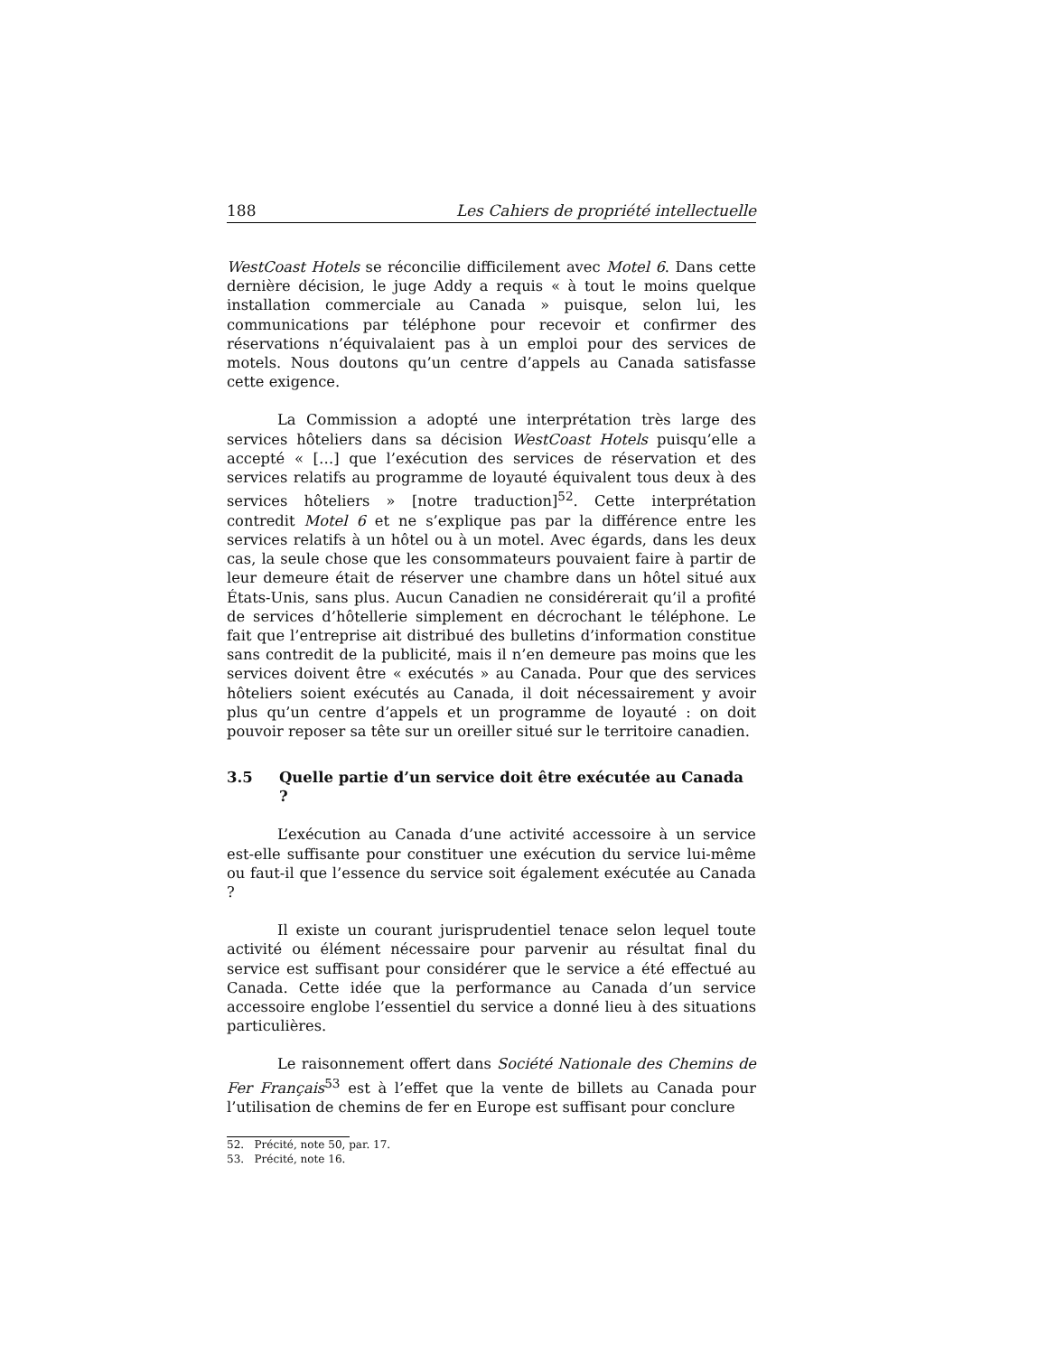188 Les Cahiers de propriété intellectuelle
WestCoast Hotels se réconcilie difficilement avec Motel 6. Dans cette dernière décision, le juge Addy a requis « à tout le moins quelque installation commerciale au Canada » puisque, selon lui, les communications par téléphone pour recevoir et confirmer des réservations n’équivalaient pas à un emploi pour des services de motels. Nous doutons qu’un centre d’appels au Canada satisfasse cette exigence.
La Commission a adopté une interprétation très large des services hôteliers dans sa décision WestCoast Hotels puisqu’elle a accepté « […] que l’exécution des services de réservation et des services relatifs au programme de loyauté équivalent tous deux à des services hôteliers » [notre traduction]<sup>52</sup>. Cette interprétation contredit Motel 6 et ne s’explique pas par la différence entre les services relatifs à un hôtel ou à un motel. Avec égards, dans les deux cas, la seule chose que les consommateurs pouvaient faire à partir de leur demeure était de réserver une chambre dans un hôtel situé aux États-Unis, sans plus. Aucun Canadien ne considérerait qu’il a profité de services d’hôtellerie simplement en décrochant le téléphone. Le fait que l’entreprise ait distribué des bulletins d’information constitue sans contredit de la publicité, mais il n’en demeure pas moins que les services doivent être « exécutés » au Canada. Pour que des services hôteliers soient exécutés au Canada, il doit nécessairement y avoir plus qu’un centre d’appels et un programme de loyauté : on doit pouvoir reposer sa tête sur un oreiller situé sur le territoire canadien.
3.5 Quelle partie d’un service doit être exécutée au Canada ?
L’exécution au Canada d’une activité accessoire à un service est-elle suffisante pour constituer une exécution du service lui-même ou faut-il que l’essence du service soit également exécutée au Canada ?
Il existe un courant jurisprudentiel tenace selon lequel toute activité ou élément nécessaire pour parvenir au résultat final du service est suffisant pour considérer que le service a été effectué au Canada. Cette idée que la performance au Canada d’un service accessoire englobe l’essentiel du service a donné lieu à des situations particulières.
Le raisonnement offert dans Société Nationale des Chemins de Fer Français<sup>53</sup> est à l’effet que la vente de billets au Canada pour l’utilisation de chemins de fer en Europe est suffisant pour conclure
52. Précité, note 50, par. 17.
53. Précité, note 16.